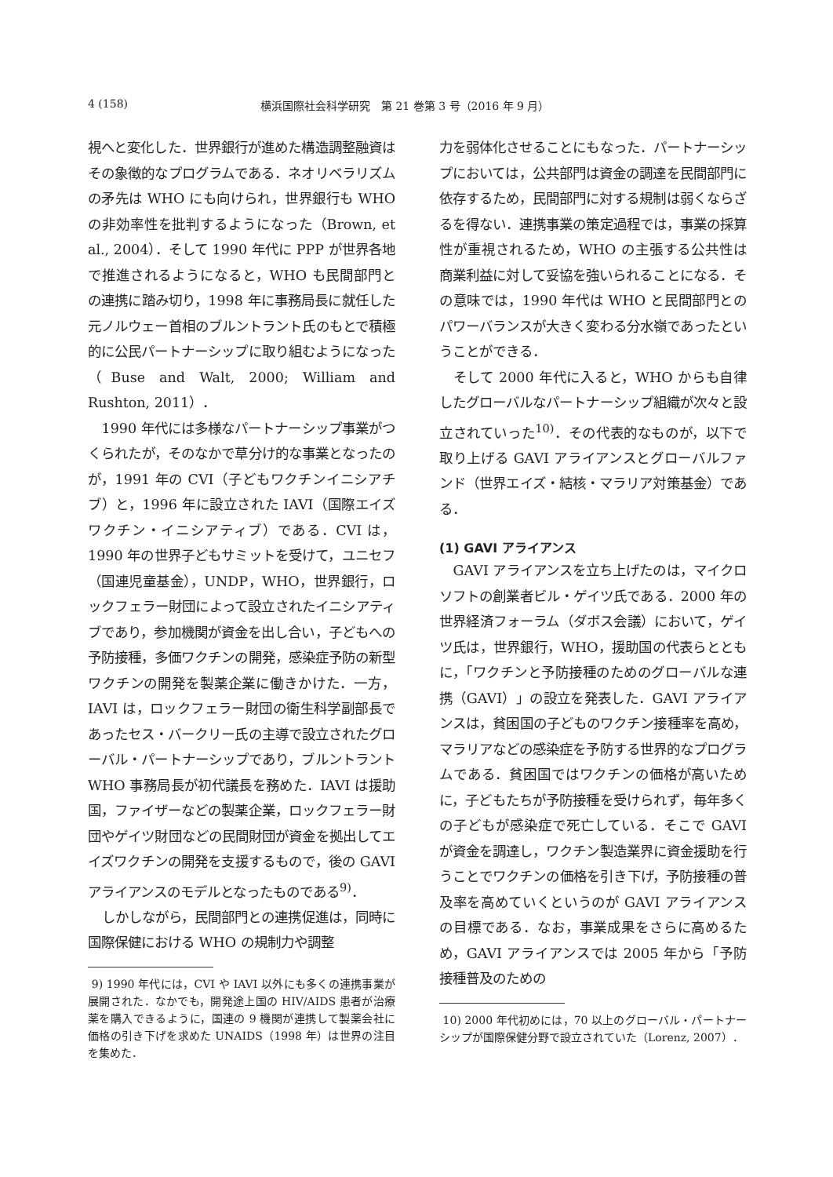4 (158) 横浜国際社会科学研究　第 21 巻第 3 号（2016 年 9 月）
視へと変化した．世界銀行が進めた構造調整融資はその象徴的なプログラムである．ネオリベラリズムの矛先は WHO にも向けられ，世界銀行も WHO の非効率性を批判するようになった（Brown, et al., 2004）．そして 1990 年代に PPP が世界各地で推進されるようになると，WHO も民間部門との連携に踏み切り，1998 年に事務局長に就任した元ノルウェー首相のブルントラント氏のもとで積極的に公民パートナーシップに取り組むようになった（Buse and Walt, 2000; William and Rushton, 2011）．
1990 年代には多様なパートナーシップ事業がつくられたが，そのなかで草分け的な事業となったのが，1991 年の CVI（子どもワクチンイニシアチブ）と，1996 年に設立された IAVI（国際エイズワクチン・イニシアティブ）である．CVI は，1990 年の世界子どもサミットを受けて，ユニセフ（国連児童基金），UNDP，WHO，世界銀行，ロックフェラー財団によって設立されたイニシアティブであり，参加機関が資金を出し合い，子どもへの予防接種，多価ワクチンの開発，感染症予防の新型ワクチンの開発を製薬企業に働きかけた．一方，IAVI は，ロックフェラー財団の衛生科学副部長であったセス・バークリー氏の主導で設立されたグローバル・パートナーシップであり，ブルントラント WHO 事務局長が初代議長を務めた．IAVI は援助国，ファイザーなどの製薬企業，ロックフェラー財団やゲイツ財団などの民間財団が資金を拠出してエイズワクチンの開発を支援するもので，後の GAVI アライアンスのモデルとなったものである<sup>9)</sup>．
しかしながら，民間部門との連携促進は，同時に国際保健における WHO の規制力や調整
9) 1990 年代には，CVI や IAVI 以外にも多くの連携事業が展開された．なかでも，開発途上国の HIV/AIDS 患者が治療薬を購入できるように，国連の 9 機関が連携して製薬会社に価格の引き下げを求めた UNAIDS（1998 年）は世界の注目を集めた．
力を弱体化させることにもなった．パートナーシップにおいては，公共部門は資金の調達を民間部門に依存するため，民間部門に対する規制は弱くならざるを得ない．連携事業の策定過程では，事業の採算性が重視されるため，WHO の主張する公共性は商業利益に対して妥協を強いられることになる．その意味では，1990 年代は WHO と民間部門とのパワーバランスが大きく変わる分水嶺であったということができる．
そして 2000 年代に入ると，WHO からも自律したグローバルなパートナーシップ組織が次々と設立されていった<sup>10)</sup>．その代表的なものが，以下で取り上げる GAVI アライアンスとグローバルファンド（世界エイズ・結核・マラリア対策基金）である．
(1) GAVI アライアンス
GAVI アライアンスを立ち上げたのは，マイクロソフトの創業者ビル・ゲイツ氏である．2000 年の世界経済フォーラム（ダボス会議）において，ゲイツ氏は，世界銀行，WHO，援助国の代表らとともに，「ワクチンと予防接種のためのグローバルな連携（GAVI）」の設立を発表した．GAVI アライアンスは，貧困国の子どものワクチン接種率を高め，マラリアなどの感染症を予防する世界的なプログラムである．貧困国ではワクチンの価格が高いために，子どもたちが予防接種を受けられず，毎年多くの子どもが感染症で死亡している．そこで GAVI が資金を調達し，ワクチン製造業界に資金援助を行うことでワクチンの価格を引き下げ，予防接種の普及率を高めていくというのが GAVI アライアンスの目標である．なお，事業成果をさらに高めるため，GAVI アライアンスでは 2005 年から「予防接種普及のための
10) 2000 年代初めには，70 以上のグローバル・パートナーシップが国際保健分野で設立されていた（Lorenz, 2007）．